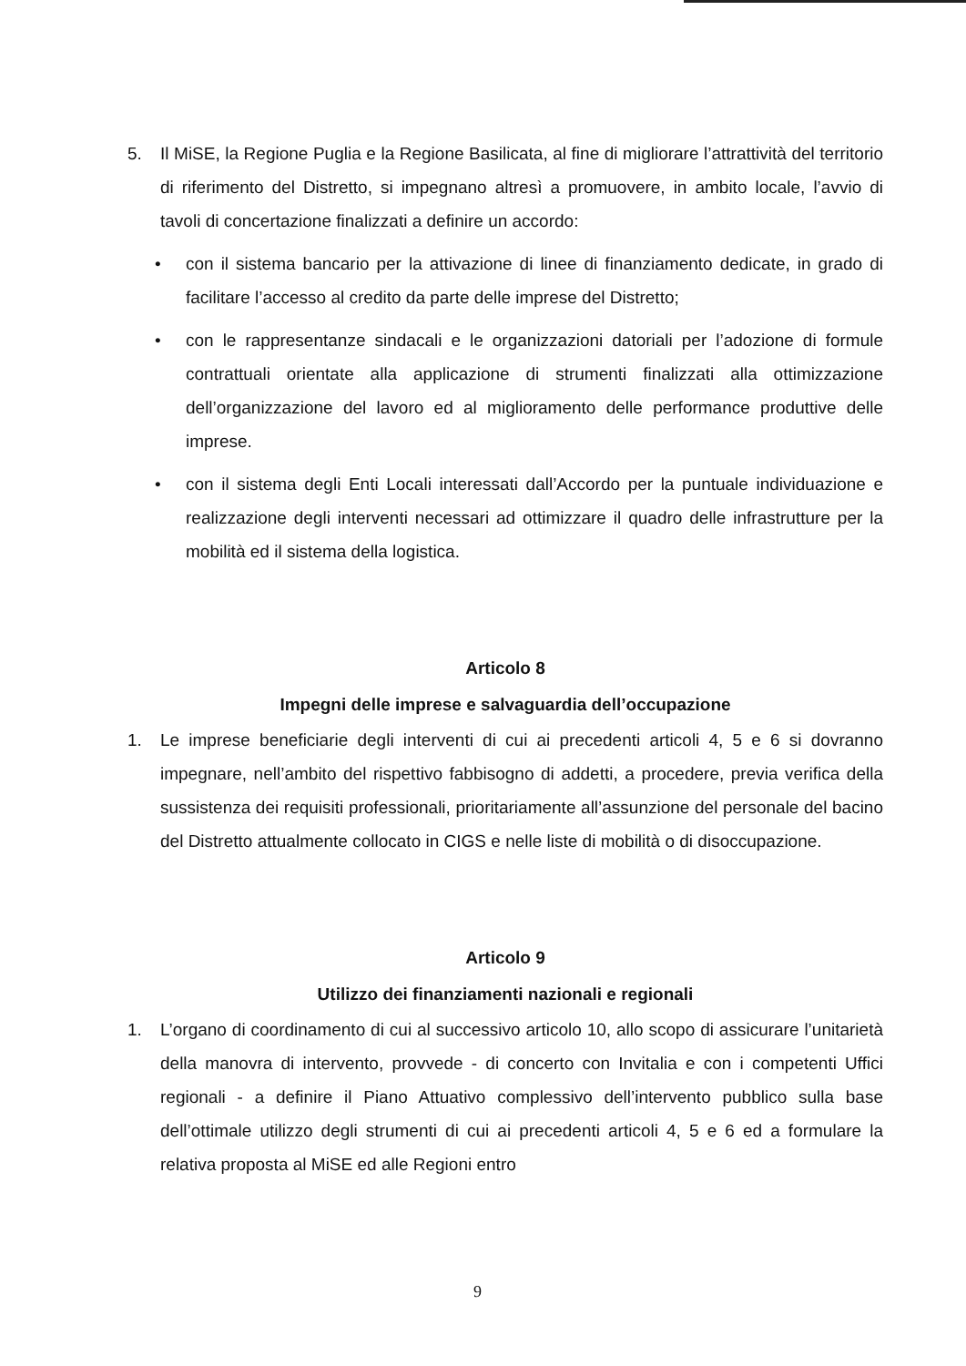5. Il MiSE, la Regione Puglia e la Regione Basilicata, al fine di migliorare l’attrattività del territorio di riferimento del Distretto, si impegnano altresì a promuovere, in ambito locale, l’avvio di tavoli di concertazione finalizzati a definire un accordo:
• con il sistema bancario per la attivazione di linee di finanziamento dedicate, in grado di facilitare l’accesso al credito da parte delle imprese del Distretto;
• con le rappresentanze sindacali e le organizzazioni datoriali per l’adozione di formule contrattuali orientate alla applicazione di strumenti finalizzati alla ottimizzazione dell’organizzazione del lavoro ed al miglioramento delle performance produttive delle imprese.
• con il sistema degli Enti Locali interessati dall’Accordo per la puntuale individuazione e realizzazione degli interventi necessari ad ottimizzare il quadro delle infrastrutture per la mobilità ed il sistema della logistica.
Articolo 8
Impegni delle imprese e salvaguardia dell’occupazione
1. Le imprese beneficiarie degli interventi di cui ai precedenti articoli 4, 5 e 6 si dovranno impegnare, nell’ambito del rispettivo fabbisogno di addetti, a procedere, previa verifica della sussistenza dei requisiti professionali, prioritariamente all’assunzione del personale del bacino del Distretto attualmente collocato in CIGS e nelle liste di mobilità o di disoccupazione.
Articolo 9
Utilizzo dei finanziamenti nazionali e regionali
1. L’organo di coordinamento di cui al successivo articolo 10, allo scopo di assicurare l’unitarietà della manovra di intervento, provvede - di concerto con Invitalia e con i competenti Uffici regionali - a definire il Piano Attuativo complessivo dell’intervento pubblico sulla base dell’ottimale utilizzo degli strumenti di cui ai precedenti articoli 4, 5 e 6 ed a formulare la relativa proposta al MiSE ed alle Regioni entro
9